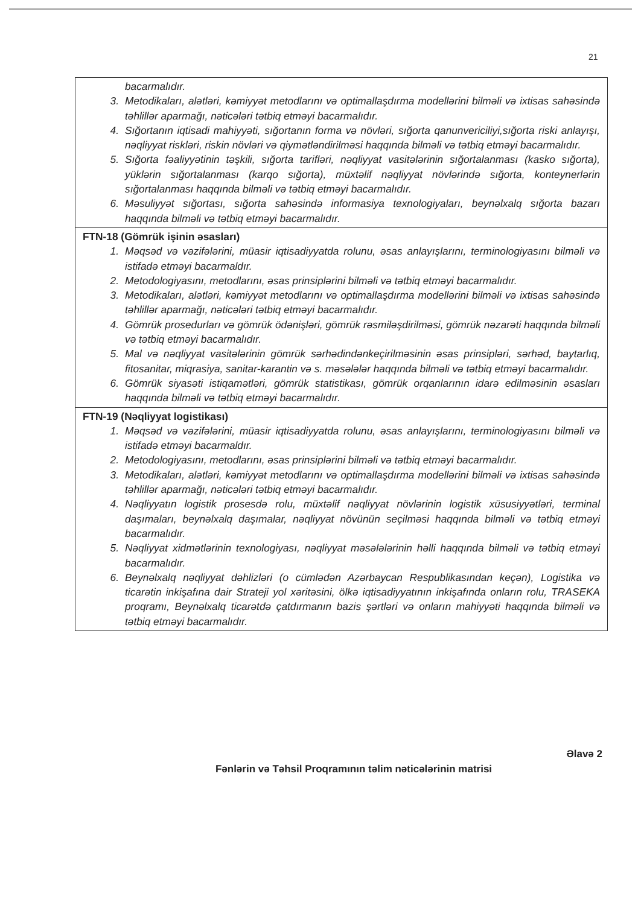21
| bacarmalıdır. 3. Metodikaları, alətləri, kəmiyyət metodlarını və optimallaşdırma modellərini bilməli və ixtisas sahəsində təhlillər aparmağı, nəticələri tətbiq etməyi bacarmalıdır. 4. Sığortanın iqtisadi mahiyyəti, sığortanın forma və növləri, sığorta qanunvericiliyi,sığorta riski anlayışı, nəqliyyat riskləri, riskin növləri və qiymətləndirilməsi haqqında bilməli və tətbiq etməyi bacarmalıdır. 5. Sığorta fəaliyyətinin təşkili, sığorta tarifləri, nəqliyyat vasitələrinin sığortalanması (kasko sığorta), yüklərin sığortalanması (karqo sığorta), müxtəlif nəqliyyat növlərində sığorta, konteynerlərin sığortalanması haqqında bilməli və tətbiq etməyi bacarmalıdır. 6. Məsuliyyət sığortası, sığorta sahəsində informasiya texnologiyaları, beynəlxalq sığorta bazarı haqqında bilməli və tətbiq etməyi bacarmalıdır. |
| FTN-18 (Gömrük işinin əsasları) 1. Məqsəd və vəzifələrini, müasir iqtisadiyyatda rolunu, əsas anlayışlarını, terminologiyasını bilməli və istifadə etməyi bacarmaldır. 2. Metodologiyasını, metodlarını, əsas prinsiplərini bilməli və tətbiq etməyi bacarmalıdır. 3. Metodikaları, alətləri, kəmiyyət metodlarını və optimallaşdırma modellərini bilməli və ixtisas sahəsində təhlillər aparmağı, nəticələri tətbiq etməyi bacarmalıdır. 4. Gömrük prosedurları və gömrük ödənişləri, gömrük rəsmiləşdirilməsi, gömrük nəzarəti haqqında bilməli və tətbiq etməyi bacarmalıdır. 5. Mal və nəqliyyat vasitələrinin gömrük sərhədindənkeçirilməsinin əsas prinsipləri, sərhəd, baytarlıq, fitosanitar, miqrasiya, sanitar-karantin və s. məsələlər haqqında bilməli və tətbiq etməyi bacarmalıdır. 6. Gömrük siyasəti istiqamətləri, gömrük statistikası, gömrük orqanlarının idarə edilməsinin əsasları haqqında bilməli və tətbiq etməyi bacarmalıdır. |
| FTN-19 (Nəqliyyat logistikası) 1. Məqsəd və vəzifələrini, müasir iqtisadiyyatda rolunu, əsas anlayışlarını, terminologiyasını bilməli və istifadə etməyi bacarmaldır. 2. Metodologiyasını, metodlarını, əsas prinsiplərini bilməli və tətbiq etməyi bacarmalıdır. 3. Metodikaları, alətləri, kəmiyyət metodlarını və optimallaşdırma modellərini bilməli və ixtisas sahəsində təhlillər aparmağı, nəticələri tətbiq etməyi bacarmalıdır. 4. Nəqliyyatın logistik prosesdə rolu, müxtəlif nəqliyyat növlərinin logistik xüsusiyyətləri, terminal daşımaları, beynəlxalq daşımalar, nəqliyyat növünün seçilməsi haqqında bilməli və tətbiq etməyi bacarmalıdır. 5. Nəqliyyat xidmətlərinin texnologiyası, nəqliyyat məsələlərinin həlli haqqında bilməli və tətbiq etməyi bacarmalıdır. 6. Beynəlxalq nəqliyyat dəhlizləri (o cümlədən Azərbaycan Respublikasından keçən), Logistika və ticarətin inkişafına dair Strateji yol xəritəsini, ölkə iqtisadiyyatının inkişafında onların rolu, TRASEKA proqramı, Beynəlxalq ticarətdə çatdırmanın bazis şərtləri və onların mahiyyəti haqqında bilməli və tətbiq etməyi bacarmalıdır. |
Əlavə 2
Fənlərin və Təhsil Proqramının təlim nəticələrinin matrisi